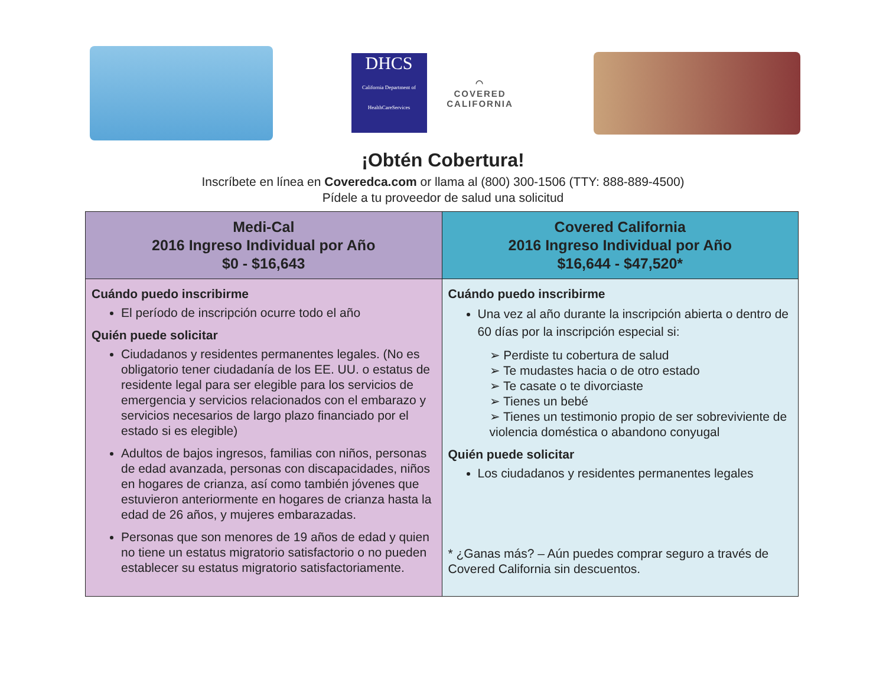DHCS
California Department of HealthCareServices
◠
COVERED
CALIFORNIA
¡Obtén Cobertura!
Inscríbete en línea en Coveredca.com or llama al (800) 300-1506 (TTY: 888-889-4500)
Pídele a tu proveedor de salud una solicitud
| Medi-Cal 2016 Ingreso Individual por Año $0 - $16,643 | Covered California 2016 Ingreso Individual por Año $16,644 - $47,520* |
| --- | --- |
| Cuándo puedo inscribirme El período de inscripción ocurre todo el año Quién puede solicitar Ciudadanos y residentes permanentes legales. (No es obligatorio tener ciudadanía de los EE. UU. o estatus de residente legal para ser elegible para los servicios de emergencia y servicios relacionados con el embarazo y servicios necesarios de largo plazo financiado por el estado si es elegible) Adultos de bajos ingresos, familias con niños, personas de edad avanzada, personas con discapacidades, niños en hogares de crianza, así como también jóvenes que estuvieron anteriormente en hogares de crianza hasta la edad de 26 años, y mujeres embarazadas. Personas que son menores de 19 años de edad y quien no tiene un estatus migratorio satisfactorio o no pueden establecer su estatus migratorio satisfactoriamente. | Cuándo puedo inscribirme Una vez al año durante la inscripción abierta o dentro de 60 días por la inscripción especial si: ➢ Perdiste tu cobertura de salud ➢ Te mudastes hacia o de otro estado ➢ Te casate o te divorciaste ➢ Tienes un bebé ➢ Tienes un testimonio propio de ser sobreviviente de violencia doméstica o abandono conyugal Quién puede solicitar Los ciudadanos y residentes permanentes legales * ¿Ganas más? – Aún puedes comprar seguro a través de Covered California sin descuentos. |